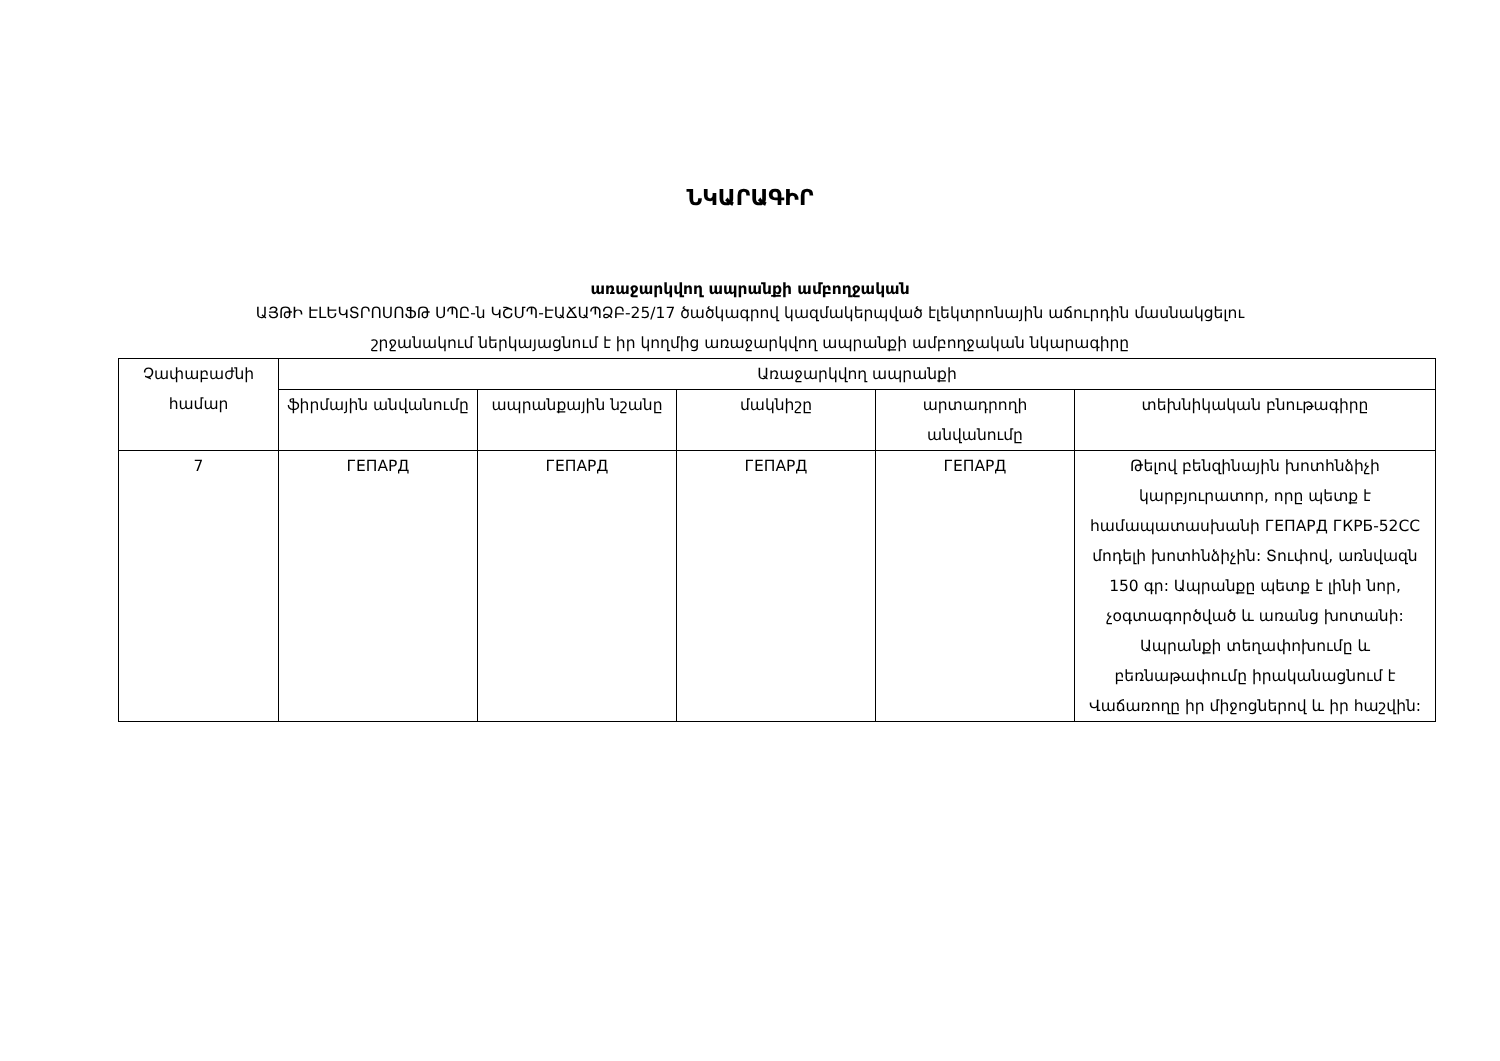ՆԿԱՐԱԳԻՐ
առաջարկվող ապրանքի ամբողջական
ԱՅԹԻ ԷԼԵԿՏՐՈՍՈՖԹ ՍՊԸ-ն ԿՇՄՊ-ԷԱՃԱՊՁԲ-25/17 ծածկագրով կազմակերպված էլեկտրոնային աճուրդին մասնակցելու
շրջանակում ներկայացնում է իր կողմից առաջարկվող ապրանքի ամբողջական նկարագիրը
| Չափաբաժնի համար | Առաջարկվող ապրանքի | | | | |
| --- | --- | --- | --- | --- | --- |
| | ֆիրմային անվանումը | ապրանքային նշանը | մակնիշը | արտադրողի անվանումը | տեխնիկական բնութագիրը |
| 7 | ГЕПАРД | ГЕПАРД | ГЕПАРД | ГЕПАРД | Թելով բենզինային խոտհնձիչի կարբյուրատոր, որը պետք է համապատասխանի ГЕПАРД ГКРБ-52СС մոդելի խոտհնձիչին: Տուփով, առնվազն 150 գր: Ապրանքը պետք է լինի նոր, չօգտագործված և առանց խոտանի: Ապրանքի տեղափոխումը և բեռնաթափումը իրականացնում է Վաճառողը իր միջոցներով և իր հաշվին: |